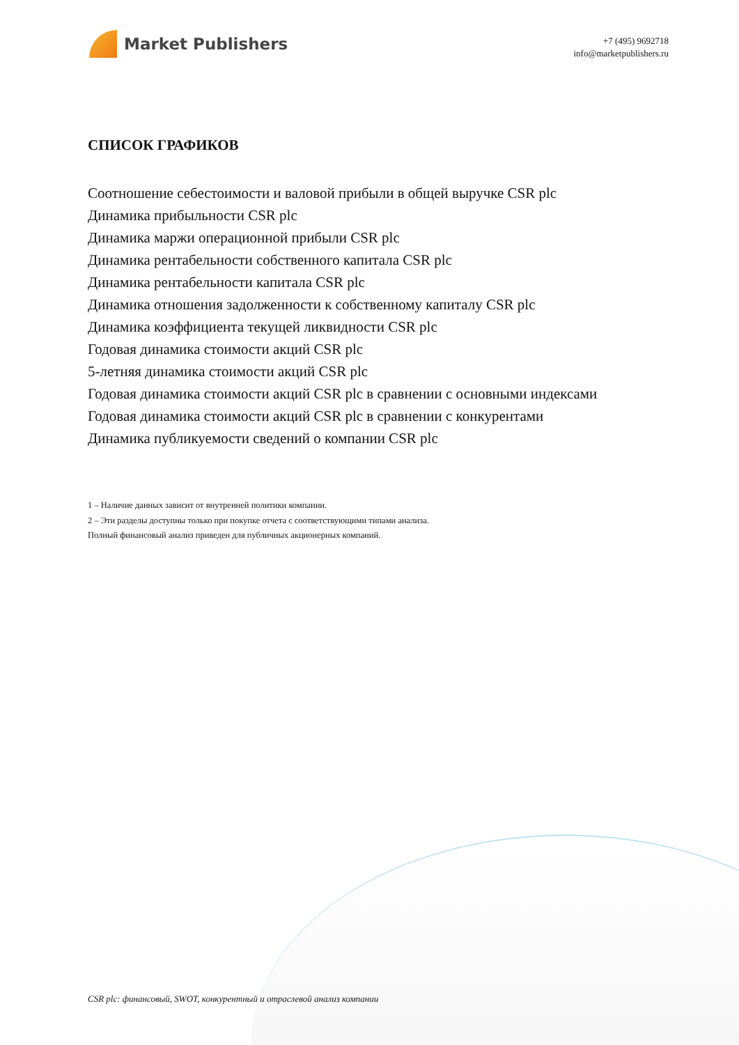Market Publishers
+7 (495) 9692718
info@marketpublishers.ru
СПИСОК ГРАФИКОВ
Соотношение себестоимости и валовой прибыли в общей выручке CSR plc
Динамика прибыльности CSR plc
Динамика маржи операционной прибыли CSR plc
Динамика рентабельности собственного капитала CSR plc
Динамика рентабельности капитала CSR plc
Динамика отношения задолженности к собственному капиталу CSR plc
Динамика коэффициента текущей ликвидности CSR plc
Годовая динамика стоимости акций CSR plc
5-летняя динамика стоимости акций CSR plc
Годовая динамика стоимости акций CSR plc в сравнении с основными индексами
Годовая динамика стоимости акций CSR plc в сравнении с конкурентами
Динамика публикуемости сведений о компании CSR plc
1 – Наличие данных зависит от внутренней политики компании.
2 – Эти разделы доступны только при покупке отчета с соответствующими типами анализа.
Полный финансовый анализ приведен для публичных акционерных компаний.
CSR plc: финансовый, SWOT, конкурентный и отраслевой анализ компании